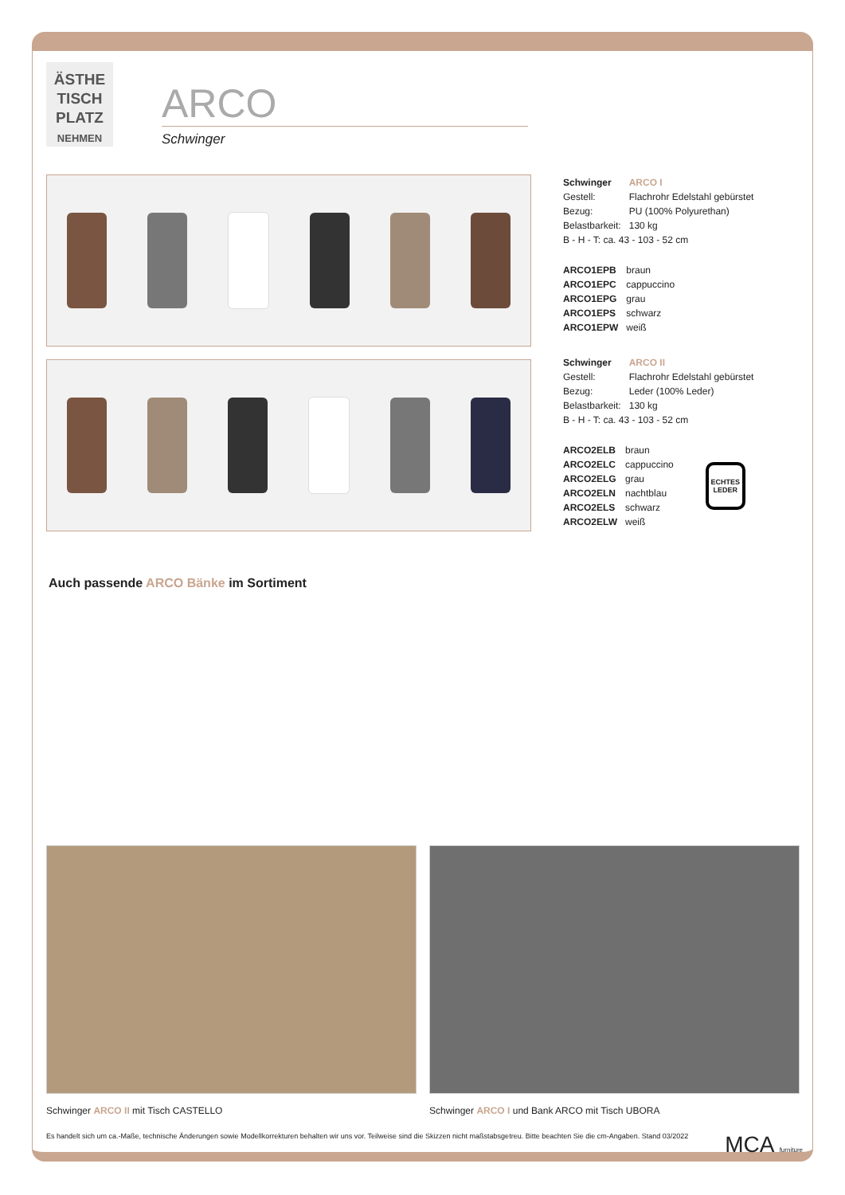ÄSTHE
TISCH
PLATZ
NEHMEN
ARCO
Schwinger
| Schwinger | ARCO I |
| Gestell: | Flachrohr Edelstahl gebürstet |
| Bezug: | PU (100% Polyurethan) |
| Belastbarkeit: | 130 kg |
| B - H - T: ca. 43 - 103 - 52 cm | |
| ARCO1EPB | braun |
| ARCO1EPC | cappuccino |
| ARCO1EPG | grau |
| ARCO1EPS | schwarz |
| ARCO1EPW | weiß |
| Schwinger | ARCO II |
| Gestell: | Flachrohr Edelstahl gebürstet |
| Bezug: | Leder (100% Leder) |
| Belastbarkeit: | 130 kg |
| B - H - T: ca. 43 - 103 - 52 cm | |
| ARCO2ELB | braun |
| ARCO2ELC | cappuccino |
| ARCO2ELG | grau |
| ARCO2ELN | nachtblau |
| ARCO2ELS | schwarz |
| ARCO2ELW | weiß |
ECHTES LEDER
Auch passende ARCO Bänke im Sortiment
Schwinger ARCO II mit Tisch CASTELLO Schwinger ARCO I und Bank ARCO mit Tisch UBORA
Es handelt sich um ca.-Maße, technische Änderungen sowie Modellkorrekturen behalten wir uns vor. Teilweise sind die Skizzen nicht maßstabsgetreu. Bitte beachten Sie die cm-Angaben. Stand 03/2022 MCA furniture